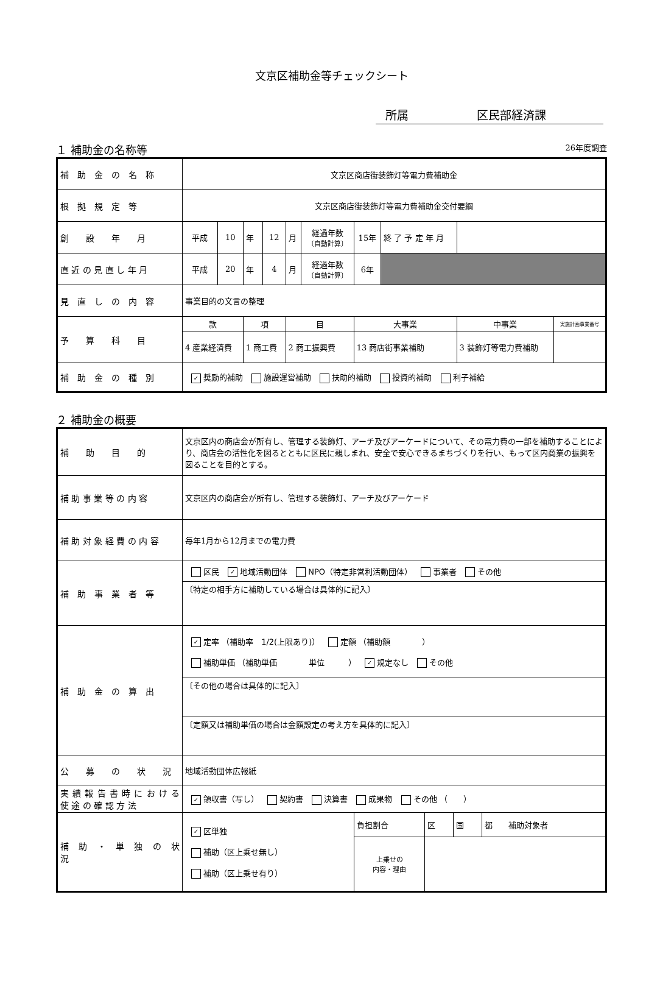文京区補助金等チェックシート
所属 区民部経済課
１ 補助金の名称等 26年度調査
| 補 助 金 の 名 称 | 文京区商店街装飾灯等電力費補助金 | | | | | | | | | |
| 根 拠 規 定 等 | 文京区商店街装飾灯等電力費補助金交付要綱 | | | | | | | | | |
| 創 設 年 月 | 平成 | 10 | 年 | 12 | 月 | 経過年数 〔自動計算〕 | 15年 | 終 了 予 定 年 月 | | |
| 直 近 の 見 直 し 年 月 | 平成 | 20 | 年 | 4 | 月 | 経過年数 〔自動計算〕 | 6年 | | | |
| 見 直 し の 内 容 | 事業目的の文言の整理 | | | | | | | | | |
| 予 算 科 目 | 款 | | 項 | | 目 | | 大事業 | | 中事業 | 実施計画事業番号 |
| | 4 産業経済費 | | 1 商工費 | | 2 商工振興費 | | 13 商店街事業補助 | | 3 装飾灯等電力費補助 | |
| 補 助 金 の 種 別 | ✓ 奨励的補助 施設運営補助 扶助的補助 投資的補助 利子補給 | | | | | | | | | |
２ 補助金の概要
| 補 助 目 的 | 文京区内の商店会が所有し、管理する装飾灯、アーチ及びアーケードについて、その電力費の一部を補助することにより、商店会の活性化を図るとともに区民に親しまれ、安全で安心できるまちづくりを行い、もって区内商業の振興を図ることを目的とする。 | | | | |
| 補 助 事 業 等 の 内 容 | 文京区内の商店会が所有し、管理する装飾灯、アーチ及びアーケード | | | | |
| 補 助 対 象 経 費 の 内 容 | 毎年1月から12月までの電力費 | | | | |
| 補 助 事 業 者 等 | 区民 ✓ 地域活動団体 NPO（特定非営利活動団体） 事業者 その他 | | | | |
| | 〔特定の相手方に補助している場合は具体的に記入〕 | | | | |
| 補 助 金 の 算 出 | ✓ 定率 （補助率 1/2(上限あり)） 定額 （補助額 ） 補助単価 （補助単価 単位 ） ✓ 規定なし その他 | | | | |
| | 〔その他の場合は具体的に記入〕 | | | | |
| | 〔定額又は補助単価の場合は金額設定の考え方を具体的に記入〕 | | | | |
| 公 募 の 状 況 | 地域活動団体広報紙 | | | | |
| 実 績 報 告 書 時 に お け る 使 途 の 確 認 方 法 | ✓ 領収書（写し） 契約書 決算書 成果物 その他 （ ） | | | | |
| 補 助 ・ 単 独 の 状 況 | ✓ 区単独 補助（区上乗せ無し） 補助（区上乗せ有り） | 負担割合 | 区 | 国 | 都 補助対象者 |
| | | 上乗せの 内容・理由 | | | |